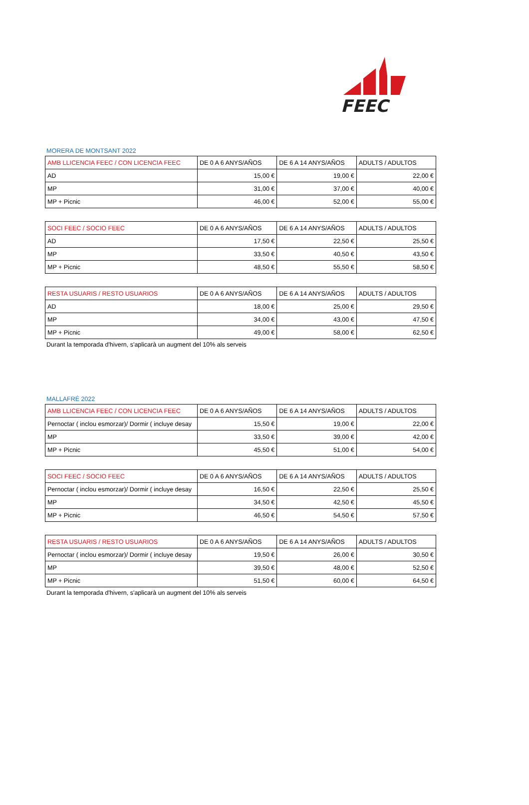FEEC
MORERA DE MONTSANT 2022
| AMB LLICENCIA FEEC / CON LICENCIA FEEC | DE 0 A 6 ANYS/AÑOS | DE 6 A 14 ANYS/AÑOS | ADULTS / ADULTOS |
| --- | --- | --- | --- |
| AD | 15,00 € | 19,00 € | 22,00 € |
| MP | 31,00 € | 37,00 € | 40,00 € |
| MP + Picnic | 46,00 € | 52,00 € | 55,00 € |
| SOCI FEEC / SOCIO FEEC | DE 0 A 6 ANYS/AÑOS | DE 6 A 14 ANYS/AÑOS | ADULTS / ADULTOS |
| --- | --- | --- | --- |
| AD | 17,50 € | 22,50 € | 25,50 € |
| MP | 33,50 € | 40,50 € | 43,50 € |
| MP + Picnic | 48,50 € | 55,50 € | 58,50 € |
| RESTA USUARIS / RESTO USUARIOS | DE 0 A 6 ANYS/AÑOS | DE 6 A 14 ANYS/AÑOS | ADULTS / ADULTOS |
| --- | --- | --- | --- |
| AD | 18,00 € | 25,00 € | 29,50 € |
| MP | 34,00 € | 43,00 € | 47,50 € |
| MP + Picnic | 49,00 € | 58,00 € | 62,50 € |
Durant la temporada d'hivern, s'aplicarà un augment del 10% als serveis
MALLAFRÉ 2022
| AMB LLICENCIA FEEC / CON LICENCIA FEEC | DE 0 A 6 ANYS/AÑOS | DE 6 A 14 ANYS/AÑOS | ADULTS / ADULTOS |
| --- | --- | --- | --- |
| Pernoctar ( inclou esmorzar)/ Dormir ( incluye desay | 15,50 € | 19,00 € | 22,00 € |
| MP | 33,50 € | 39,00 € | 42,00 € |
| MP + Picnic | 45,50 € | 51,00 € | 54,00 € |
| SOCI FEEC / SOCIO FEEC | DE 0 A 6 ANYS/AÑOS | DE 6 A 14 ANYS/AÑOS | ADULTS / ADULTOS |
| --- | --- | --- | --- |
| Pernoctar ( inclou esmorzar)/ Dormir ( incluye desay | 16,50 € | 22,50 € | 25,50 € |
| MP | 34,50 € | 42,50 € | 45,50 € |
| MP + Picnic | 46,50 € | 54,50 € | 57,50 € |
| RESTA USUARIS / RESTO USUARIOS | DE 0 A 6 ANYS/AÑOS | DE 6 A 14 ANYS/AÑOS | ADULTS / ADULTOS |
| --- | --- | --- | --- |
| Pernoctar ( inclou esmorzar)/ Dormir ( incluye desay | 19,50 € | 26,00 € | 30,50 € |
| MP | 39,50 € | 48,00 € | 52,50 € |
| MP + Picnic | 51,50 € | 60,00 € | 64,50 € |
Durant la temporada d'hivern, s'aplicarà un augment del 10% als serveis